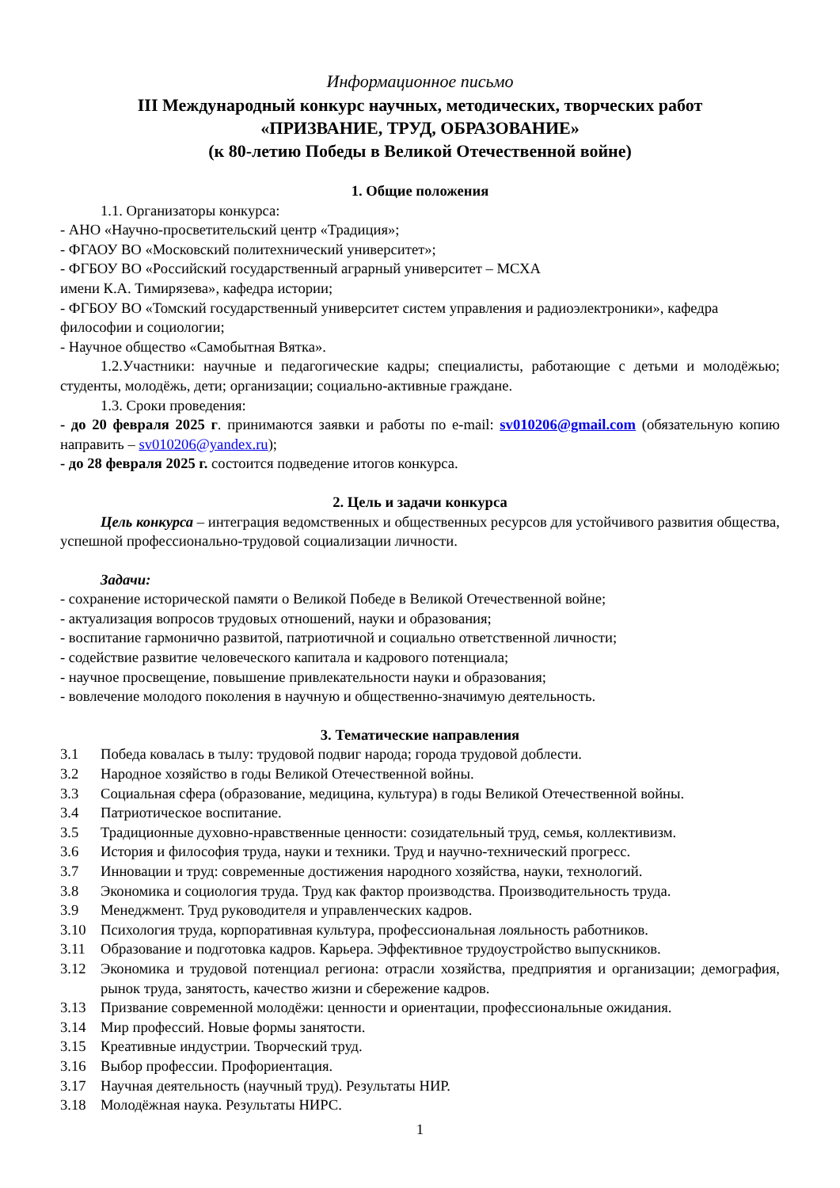Информационное письмо
III Международный конкурс научных, методических, творческих работ
«ПРИЗВАНИЕ, ТРУД, ОБРАЗОВАНИЕ»
(к 80-летию Победы в Великой Отечественной войне)
1. Общие положения
1.1. Организаторы конкурса:
- АНО «Научно-просветительский центр «Традиция»;
- ФГАОУ ВО «Московский политехнический университет»;
- ФГБОУ ВО «Российский государственный аграрный университет – МСХА
имени К.А. Тимирязева», кафедра истории;
- ФГБОУ ВО «Томский государственный университет систем управления и радиоэлектроники», кафедра философии и социологии;
- Научное общество «Самобытная Вятка».
1.2.Участники: научные и педагогические кадры; специалисты, работающие с детьми и молодёжью; студенты, молодёжь, дети; организации; социально-активные граждане.
1.3. Сроки проведения:
- до 20 февраля 2025 г. принимаются заявки и работы по e-mail: sv010206@gmail.com (обязательную копию направить – sv010206@yandex.ru);
- до 28 февраля 2025 г. состоится подведение итогов конкурса.
2. Цель и задачи конкурса
Цель конкурса – интеграция ведомственных и общественных ресурсов для устойчивого развития общества, успешной профессионально-трудовой социализации личности.
Задачи:
- сохранение исторической памяти о Великой Победе в Великой Отечественной войне;
- актуализация вопросов трудовых отношений, науки и образования;
- воспитание гармонично развитой, патриотичной и социально ответственной личности;
- содействие развитие человеческого капитала и кадрового потенциала;
- научное просвещение, повышение привлекательности науки и образования;
- вовлечение молодого поколения в научную и общественно-значимую деятельность.
3. Тематические направления
3.1 Победа ковалась в тылу: трудовой подвиг народа; города трудовой доблести.
3.2 Народное хозяйство в годы Великой Отечественной войны.
3.3 Социальная сфера (образование, медицина, культура) в годы Великой Отечественной войны.
3.4 Патриотическое воспитание.
3.5 Традиционные духовно-нравственные ценности: созидательный труд, семья, коллективизм.
3.6 История и философия труда, науки и техники. Труд и научно-технический прогресс.
3.7 Инновации и труд: современные достижения народного хозяйства, науки, технологий.
3.8 Экономика и социология труда. Труд как фактор производства. Производительность труда.
3.9 Менеджмент. Труд руководителя и управленческих кадров.
3.10 Психология труда, корпоративная культура, профессиональная лояльность работников.
3.11 Образование и подготовка кадров. Карьера. Эффективное трудоустройство выпускников.
3.12 Экономика и трудовой потенциал региона: отрасли хозяйства, предприятия и организации; демография, рынок труда, занятость, качество жизни и сбережение кадров.
3.13 Призвание современной молодёжи: ценности и ориентации, профессиональные ожидания.
3.14 Мир профессий. Новые формы занятости.
3.15 Креативные индустрии. Творческий труд.
3.16 Выбор профессии. Профориентация.
3.17 Научная деятельность (научный труд). Результаты НИР.
3.18 Молодёжная наука. Результаты НИРС.
1